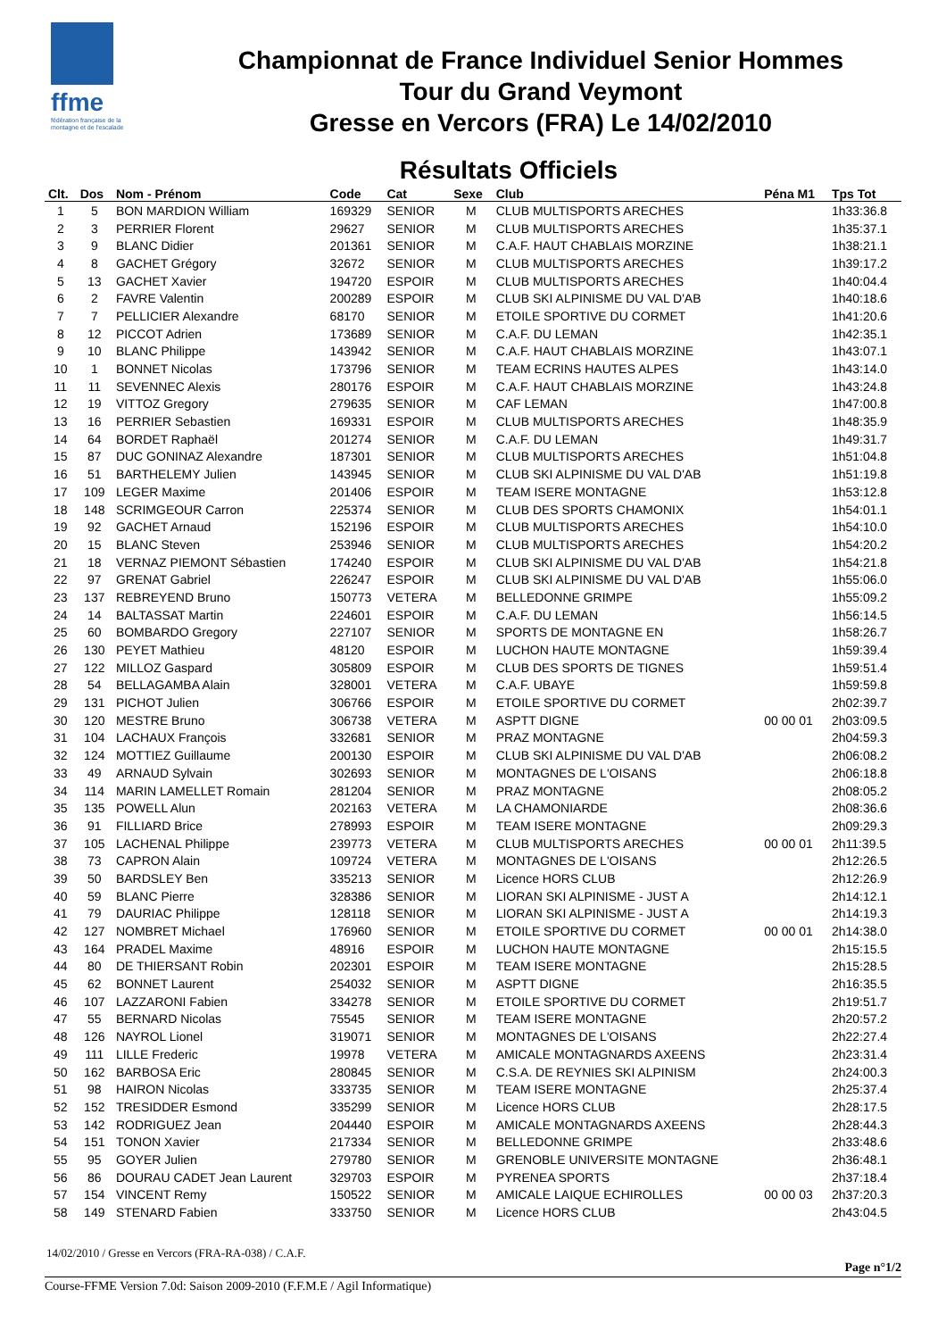ffme
fédération française de la montagne et de l'escalade
Championnat de France Individuel Senior Hommes
Tour du Grand Veymont
Gresse en Vercors (FRA) Le 14/02/2010
Résultats Officiels
| Clt. | Dos | Nom - Prénom | Code | Cat | Sexe | Club | Péna M1 | Tps Tot |
| --- | --- | --- | --- | --- | --- | --- | --- | --- |
| 1 | 5 | BON MARDION William | 169329 | SENIOR | M | CLUB MULTISPORTS ARECHES | | 1h33:36.8 |
| 2 | 3 | PERRIER Florent | 29627 | SENIOR | M | CLUB MULTISPORTS ARECHES | | 1h35:37.1 |
| 3 | 9 | BLANC Didier | 201361 | SENIOR | M | C.A.F. HAUT CHABLAIS MORZINE | | 1h38:21.1 |
| 4 | 8 | GACHET Grégory | 32672 | SENIOR | M | CLUB MULTISPORTS ARECHES | | 1h39:17.2 |
| 5 | 13 | GACHET Xavier | 194720 | ESPOIR | M | CLUB MULTISPORTS ARECHES | | 1h40:04.4 |
| 6 | 2 | FAVRE Valentin | 200289 | ESPOIR | M | CLUB SKI ALPINISME DU VAL D'AB | | 1h40:18.6 |
| 7 | 7 | PELLICIER Alexandre | 68170 | SENIOR | M | ETOILE SPORTIVE DU CORMET | | 1h41:20.6 |
| 8 | 12 | PICCOT Adrien | 173689 | SENIOR | M | C.A.F. DU LEMAN | | 1h42:35.1 |
| 9 | 10 | BLANC Philippe | 143942 | SENIOR | M | C.A.F. HAUT CHABLAIS MORZINE | | 1h43:07.1 |
| 10 | 1 | BONNET Nicolas | 173796 | SENIOR | M | TEAM ECRINS HAUTES ALPES | | 1h43:14.0 |
| 11 | 11 | SEVENNEC Alexis | 280176 | ESPOIR | M | C.A.F. HAUT CHABLAIS MORZINE | | 1h43:24.8 |
| 12 | 19 | VITTOZ Gregory | 279635 | SENIOR | M | CAF LEMAN | | 1h47:00.8 |
| 13 | 16 | PERRIER Sebastien | 169331 | ESPOIR | M | CLUB MULTISPORTS ARECHES | | 1h48:35.9 |
| 14 | 64 | BORDET Raphaël | 201274 | SENIOR | M | C.A.F. DU LEMAN | | 1h49:31.7 |
| 15 | 87 | DUC GONINAZ Alexandre | 187301 | SENIOR | M | CLUB MULTISPORTS ARECHES | | 1h51:04.8 |
| 16 | 51 | BARTHELEMY Julien | 143945 | SENIOR | M | CLUB SKI ALPINISME DU VAL D'AB | | 1h51:19.8 |
| 17 | 109 | LEGER Maxime | 201406 | ESPOIR | M | TEAM ISERE MONTAGNE | | 1h53:12.8 |
| 18 | 148 | SCRIMGEOUR Carron | 225374 | SENIOR | M | CLUB DES SPORTS CHAMONIX | | 1h54:01.1 |
| 19 | 92 | GACHET Arnaud | 152196 | ESPOIR | M | CLUB MULTISPORTS ARECHES | | 1h54:10.0 |
| 20 | 15 | BLANC Steven | 253946 | SENIOR | M | CLUB MULTISPORTS ARECHES | | 1h54:20.2 |
| 21 | 18 | VERNAZ PIEMONT Sébastien | 174240 | ESPOIR | M | CLUB SKI ALPINISME DU VAL D'AB | | 1h54:21.8 |
| 22 | 97 | GRENAT Gabriel | 226247 | ESPOIR | M | CLUB SKI ALPINISME DU VAL D'AB | | 1h55:06.0 |
| 23 | 137 | REBREYEND Bruno | 150773 | VETERA | M | BELLEDONNE GRIMPE | | 1h55:09.2 |
| 24 | 14 | BALTASSAT Martin | 224601 | ESPOIR | M | C.A.F. DU LEMAN | | 1h56:14.5 |
| 25 | 60 | BOMBARDO Gregory | 227107 | SENIOR | M | SPORTS DE MONTAGNE EN | | 1h58:26.7 |
| 26 | 130 | PEYET Mathieu | 48120 | ESPOIR | M | LUCHON HAUTE MONTAGNE | | 1h59:39.4 |
| 27 | 122 | MILLOZ Gaspard | 305809 | ESPOIR | M | CLUB DES SPORTS DE TIGNES | | 1h59:51.4 |
| 28 | 54 | BELLAGAMBA Alain | 328001 | VETERA | M | C.A.F. UBAYE | | 1h59:59.8 |
| 29 | 131 | PICHOT Julien | 306766 | ESPOIR | M | ETOILE SPORTIVE DU CORMET | | 2h02:39.7 |
| 30 | 120 | MESTRE Bruno | 306738 | VETERA | M | ASPTT DIGNE | 00 00 01 | 2h03:09.5 |
| 31 | 104 | LACHAUX François | 332681 | SENIOR | M | PRAZ MONTAGNE | | 2h04:59.3 |
| 32 | 124 | MOTTIEZ Guillaume | 200130 | ESPOIR | M | CLUB SKI ALPINISME DU VAL D'AB | | 2h06:08.2 |
| 33 | 49 | ARNAUD Sylvain | 302693 | SENIOR | M | MONTAGNES DE L'OISANS | | 2h06:18.8 |
| 34 | 114 | MARIN LAMELLET Romain | 281204 | SENIOR | M | PRAZ MONTAGNE | | 2h08:05.2 |
| 35 | 135 | POWELL Alun | 202163 | VETERA | M | LA CHAMONIARDE | | 2h08:36.6 |
| 36 | 91 | FILLIARD Brice | 278993 | ESPOIR | M | TEAM ISERE MONTAGNE | | 2h09:29.3 |
| 37 | 105 | LACHENAL Philippe | 239773 | VETERA | M | CLUB MULTISPORTS ARECHES | 00 00 01 | 2h11:39.5 |
| 38 | 73 | CAPRON Alain | 109724 | VETERA | M | MONTAGNES DE L'OISANS | | 2h12:26.5 |
| 39 | 50 | BARDSLEY Ben | 335213 | SENIOR | M | Licence HORS CLUB | | 2h12:26.9 |
| 40 | 59 | BLANC Pierre | 328386 | SENIOR | M | LIORAN SKI ALPINISME - JUST A | | 2h14:12.1 |
| 41 | 79 | DAURIAC Philippe | 128118 | SENIOR | M | LIORAN SKI ALPINISME - JUST A | | 2h14:19.3 |
| 42 | 127 | NOMBRET Michael | 176960 | SENIOR | M | ETOILE SPORTIVE DU CORMET | 00 00 01 | 2h14:38.0 |
| 43 | 164 | PRADEL Maxime | 48916 | ESPOIR | M | LUCHON HAUTE MONTAGNE | | 2h15:15.5 |
| 44 | 80 | DE THIERSANT Robin | 202301 | ESPOIR | M | TEAM ISERE MONTAGNE | | 2h15:28.5 |
| 45 | 62 | BONNET Laurent | 254032 | SENIOR | M | ASPTT DIGNE | | 2h16:35.5 |
| 46 | 107 | LAZZARONI Fabien | 334278 | SENIOR | M | ETOILE SPORTIVE DU CORMET | | 2h19:51.7 |
| 47 | 55 | BERNARD Nicolas | 75545 | SENIOR | M | TEAM ISERE MONTAGNE | | 2h20:57.2 |
| 48 | 126 | NAYROL Lionel | 319071 | SENIOR | M | MONTAGNES DE L'OISANS | | 2h22:27.4 |
| 49 | 111 | LILLE Frederic | 19978 | VETERA | M | AMICALE MONTAGNARDS AXEENS | | 2h23:31.4 |
| 50 | 162 | BARBOSA Eric | 280845 | SENIOR | M | C.S.A. DE REYNIES SKI ALPINISM | | 2h24:00.3 |
| 51 | 98 | HAIRON Nicolas | 333735 | SENIOR | M | TEAM ISERE MONTAGNE | | 2h25:37.4 |
| 52 | 152 | TRESIDDER Esmond | 335299 | SENIOR | M | Licence HORS CLUB | | 2h28:17.5 |
| 53 | 142 | RODRIGUEZ Jean | 204440 | ESPOIR | M | AMICALE MONTAGNARDS AXEENS | | 2h28:44.3 |
| 54 | 151 | TONON Xavier | 217334 | SENIOR | M | BELLEDONNE GRIMPE | | 2h33:48.6 |
| 55 | 95 | GOYER Julien | 279780 | SENIOR | M | GRENOBLE UNIVERSITE MONTAGNE | | 2h36:48.1 |
| 56 | 86 | DOURAU CADET Jean Laurent | 329703 | ESPOIR | M | PYRENEA SPORTS | | 2h37:18.4 |
| 57 | 154 | VINCENT Remy | 150522 | SENIOR | M | AMICALE LAIQUE ECHIROLLES | 00 00 03 | 2h37:20.3 |
| 58 | 149 | STENARD Fabien | 333750 | SENIOR | M | Licence HORS CLUB | | 2h43:04.5 |
14/02/2010 / Gresse en Vercors (FRA-RA-038) / C.A.F.
Page n°1/2
Course-FFME Version 7.0d: Saison 2009-2010 (F.F.M.E / Agil Informatique)